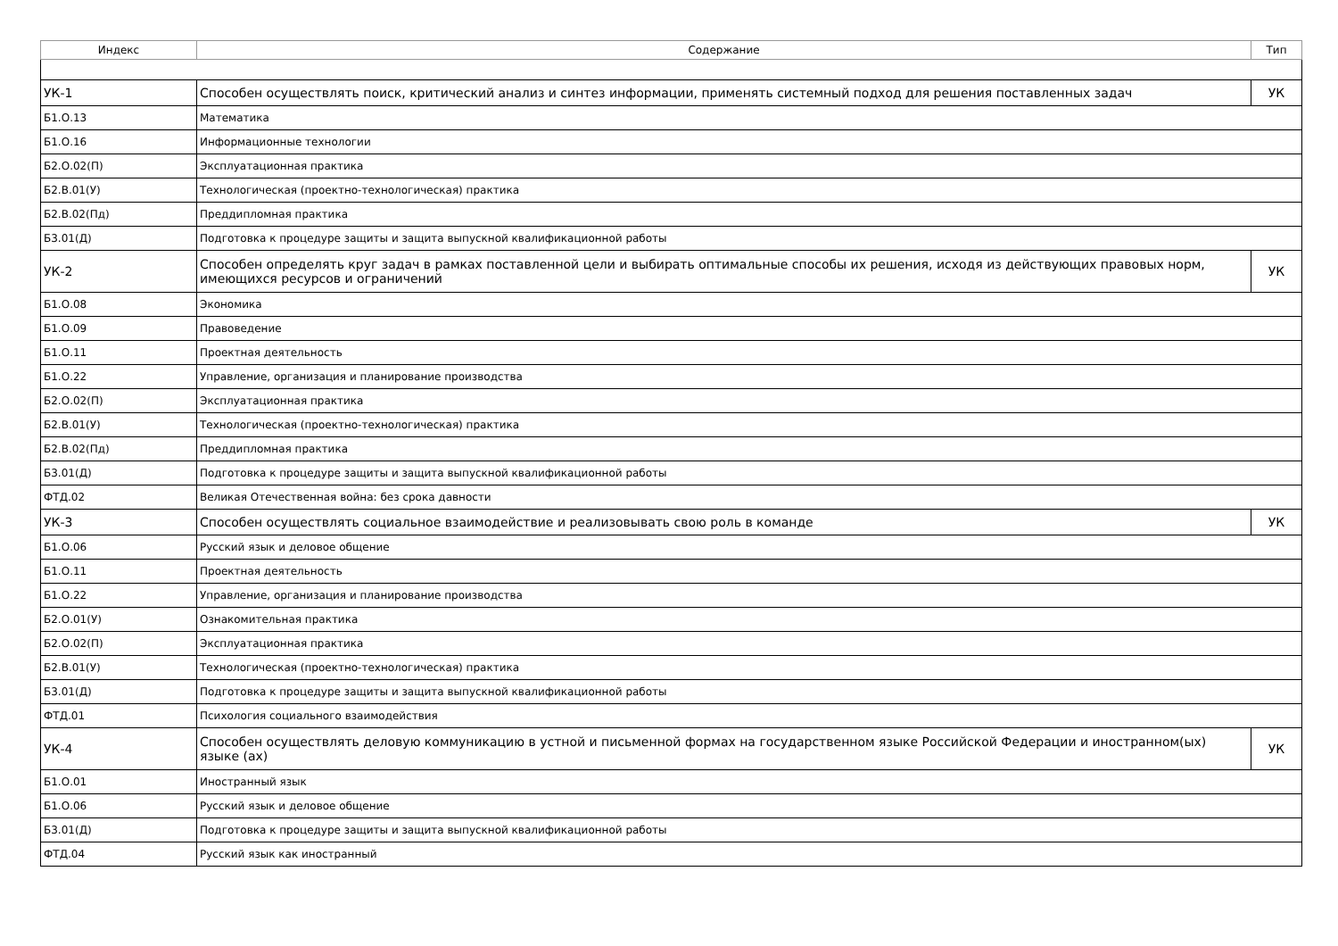| Индекс | Содержание | Тип |
| --- | --- | --- |
| УК-1 | Способен осуществлять поиск, критический анализ и синтез информации, применять системный подход для решения поставленных задач | УК |
| Б1.О.13 | Математика | |
| Б1.О.16 | Информационные технологии | |
| Б2.О.02(П) | Эксплуатационная практика | |
| Б2.В.01(У) | Технологическая (проектно-технологическая) практика | |
| Б2.В.02(Пд) | Преддипломная практика | |
| Б3.01(Д) | Подготовка к процедуре защиты и защита выпускной квалификационной работы | |
| УК-2 | Способен определять круг задач в рамках поставленной цели и выбирать оптимальные способы их решения, исходя из действующих правовых норм, имеющихся ресурсов и ограничений | УК |
| Б1.О.08 | Экономика | |
| Б1.О.09 | Правоведение | |
| Б1.О.11 | Проектная деятельность | |
| Б1.О.22 | Управление, организация и планирование производства | |
| Б2.О.02(П) | Эксплуатационная практика | |
| Б2.В.01(У) | Технологическая (проектно-технологическая) практика | |
| Б2.В.02(Пд) | Преддипломная практика | |
| Б3.01(Д) | Подготовка к процедуре защиты и защита выпускной квалификационной работы | |
| ФТД.02 | Великая Отечественная война: без срока давности | |
| УК-3 | Способен осуществлять социальное взаимодействие и реализовывать свою роль в команде | УК |
| Б1.О.06 | Русский язык и деловое общение | |
| Б1.О.11 | Проектная деятельность | |
| Б1.О.22 | Управление, организация и планирование производства | |
| Б2.О.01(У) | Ознакомительная практика | |
| Б2.О.02(П) | Эксплуатационная практика | |
| Б2.В.01(У) | Технологическая (проектно-технологическая) практика | |
| Б3.01(Д) | Подготовка к процедуре защиты и защита выпускной квалификационной работы | |
| ФТД.01 | Психология социального взаимодействия | |
| УК-4 | Способен осуществлять деловую коммуникацию в устной и письменной формах на государственном языке Российской Федерации и иностранном(ых) языке (ах) | УК |
| Б1.О.01 | Иностранный язык | |
| Б1.О.06 | Русский язык и деловое общение | |
| Б3.01(Д) | Подготовка к процедуре защиты и защита выпускной квалификационной работы | |
| ФТД.04 | Русский язык как иностранный | |